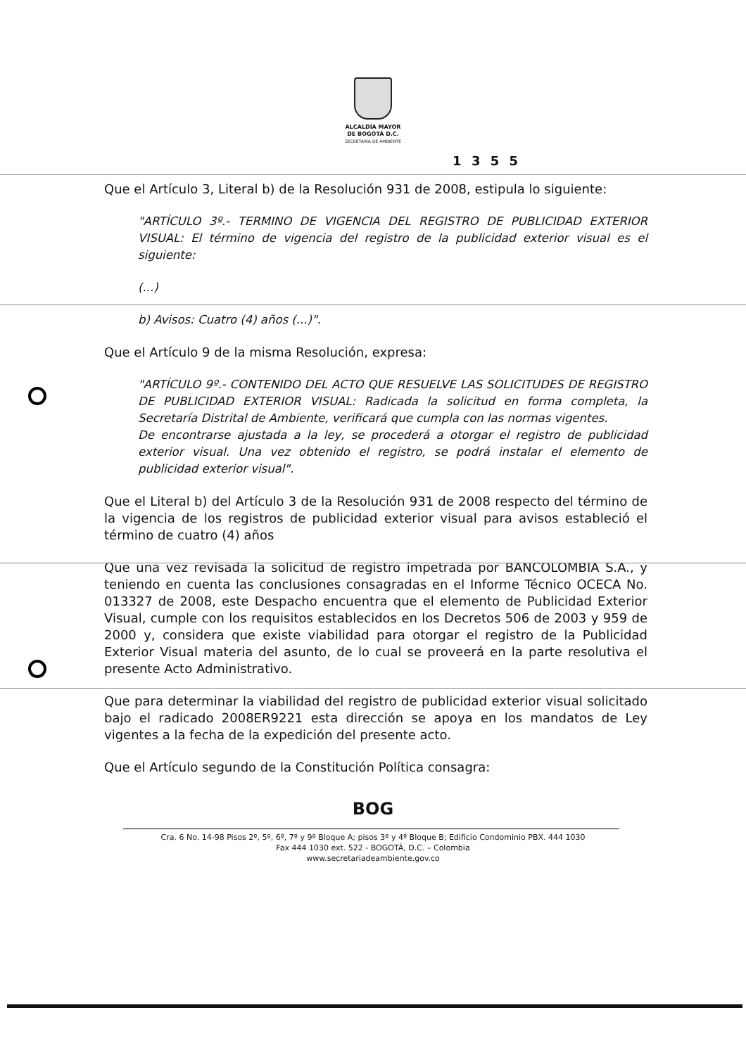ALCALDÍA MAYOR
DE BOGOTÁ D.C.
SECRETARÍA DE AMBIENTE
1 3 5 5
Que el Artículo 3, Literal b) de la Resolución 931 de 2008, estipula lo siguiente:
"ARTÍCULO 3º.- TERMINO DE VIGENCIA DEL REGISTRO DE PUBLICIDAD EXTERIOR VISUAL: El término de vigencia del registro de la publicidad exterior visual es el siguiente:
(...)
b) Avisos: Cuatro (4) años (...)".
Que el Artículo 9 de la misma Resolución, expresa:
"ARTÍCULO 9º.- CONTENIDO DEL ACTO QUE RESUELVE LAS SOLICITUDES DE REGISTRO DE PUBLICIDAD EXTERIOR VISUAL: Radicada la solicitud en forma completa, la Secretaría Distrital de Ambiente, verificará que cumpla con las normas vigentes.
De encontrarse ajustada a la ley, se procederá a otorgar el registro de publicidad exterior visual. Una vez obtenido el registro, se podrá instalar el elemento de publicidad exterior visual".
Que el Literal b) del Artículo 3 de la Resolución 931 de 2008 respecto del término de la vigencia de los registros de publicidad exterior visual para avisos estableció el término de cuatro (4) años
Que una vez revisada la solicitud de registro impetrada por BANCOLOMBIA S.A., y teniendo en cuenta las conclusiones consagradas en el Informe Técnico OCECA No. 013327 de 2008, este Despacho encuentra que el elemento de Publicidad Exterior Visual, cumple con los requisitos establecidos en los Decretos 506 de 2003 y 959 de 2000 y, considera que existe viabilidad para otorgar el registro de la Publicidad Exterior Visual materia del asunto, de lo cual se proveerá en la parte resolutiva el presente Acto Administrativo.
Que para determinar la viabilidad del registro de publicidad exterior visual solicitado bajo el radicado 2008ER9221 esta dirección se apoya en los mandatos de Ley vigentes a la fecha de la expedición del presente acto.
Que el Artículo segundo de la Constitución Política consagra:
BOG
Cra. 6 No. 14-98 Pisos 2º, 5º, 6º, 7º y 9º Bloque A; pisos 3º y 4º Bloque B; Edificio Condominio PBX. 444 1030
Fax 444 1030 ext. 522 - BOGOTÁ, D.C. – Colombia
www.secretariadeambiente.gov.co